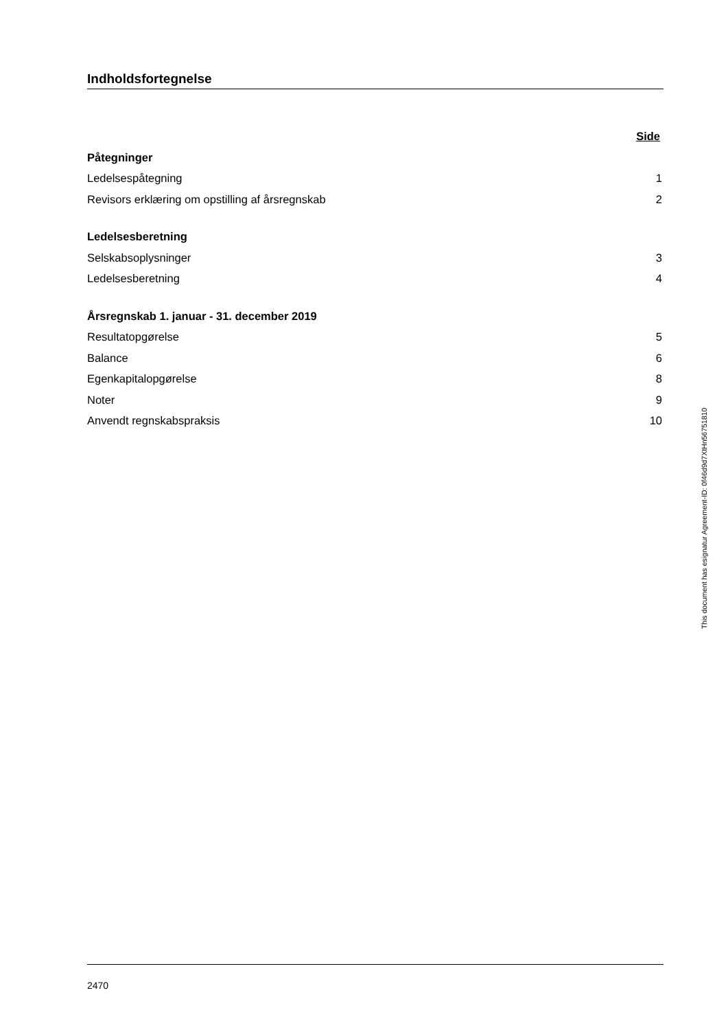Indholdsfortegnelse
| | Side |
| Påtegninger | |
| Ledelsespåtegning | 1 |
| Revisors erklæring om opstilling af årsregnskab | 2 |
| Ledelsesberetning | |
| Selskabsoplysninger | 3 |
| Ledelsesberetning | 4 |
| Årsregnskab 1. januar - 31. december 2019 | |
| Resultatopgørelse | 5 |
| Balance | 6 |
| Egenkapitalopgørelse | 8 |
| Noter | 9 |
| Anvendt regnskabspraksis | 10 |
2470
This document has esignatur Agreement-ID: 0f46d9d7XtHn56751810